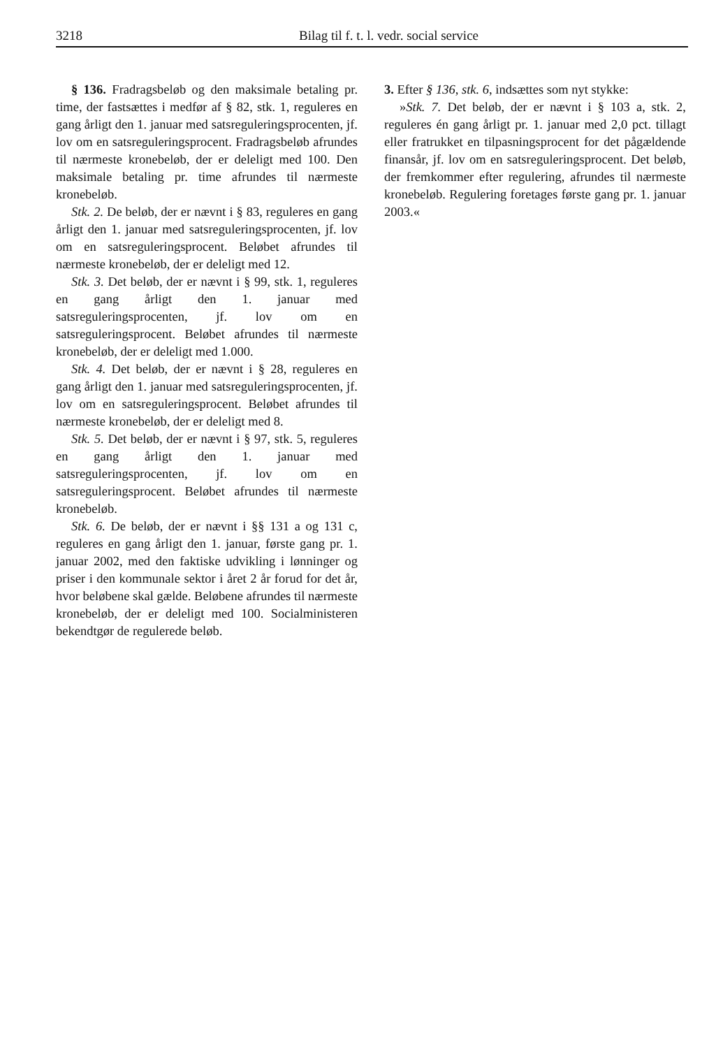3218 Bilag til f. t. l. vedr. social service
§ 136. Fradragsbeløb og den maksimale betaling pr. time, der fastsættes i medfør af § 82, stk. 1, reguleres en gang årligt den 1. januar med satsreguleringsprocenten, jf. lov om en satsreguleringsprocent. Fradragsbeløb afrundes til nærmeste kronebeløb, der er deleligt med 100. Den maksimale betaling pr. time afrundes til nærmeste kronebeløb.
Stk. 2. De beløb, der er nævnt i § 83, reguleres en gang årligt den 1. januar med satsreguleringsprocenten, jf. lov om en satsreguleringsprocent. Beløbet afrundes til nærmeste kronebeløb, der er deleligt med 12.
Stk. 3. Det beløb, der er nævnt i § 99, stk. 1, reguleres en gang årligt den 1. januar med satsreguleringsprocenten, jf. lov om en satsreguleringsprocent. Beløbet afrundes til nærmeste kronebeløb, der er deleligt med 1.000.
Stk. 4. Det beløb, der er nævnt i § 28, reguleres en gang årligt den 1. januar med satsreguleringsprocenten, jf. lov om en satsreguleringsprocent. Beløbet afrundes til nærmeste kronebeløb, der er deleligt med 8.
Stk. 5. Det beløb, der er nævnt i § 97, stk. 5, reguleres en gang årligt den 1. januar med satsreguleringsprocenten, jf. lov om en satsreguleringsprocent. Beløbet afrundes til nærmeste kronebeløb.
Stk. 6. De beløb, der er nævnt i §§ 131 a og 131 c, reguleres en gang årligt den 1. januar, første gang pr. 1. januar 2002, med den faktiske udvikling i lønninger og priser i den kommunale sektor i året 2 år forud for det år, hvor beløbene skal gælde. Beløbene afrundes til nærmeste kronebeløb, der er deleligt med 100. Socialministeren bekendtgør de regulerede beløb.
3. Efter § 136, stk. 6, indsættes som nyt stykke:
»Stk. 7. Det beløb, der er nævnt i § 103 a, stk. 2, reguleres én gang årligt pr. 1. januar med 2,0 pct. tillagt eller fratrukket en tilpasningsprocent for det pågældende finansår, jf. lov om en satsreguleringsprocent. Det beløb, der fremkommer efter regulering, afrundes til nærmeste kronebeløb. Regulering foretages første gang pr. 1. januar 2003.«